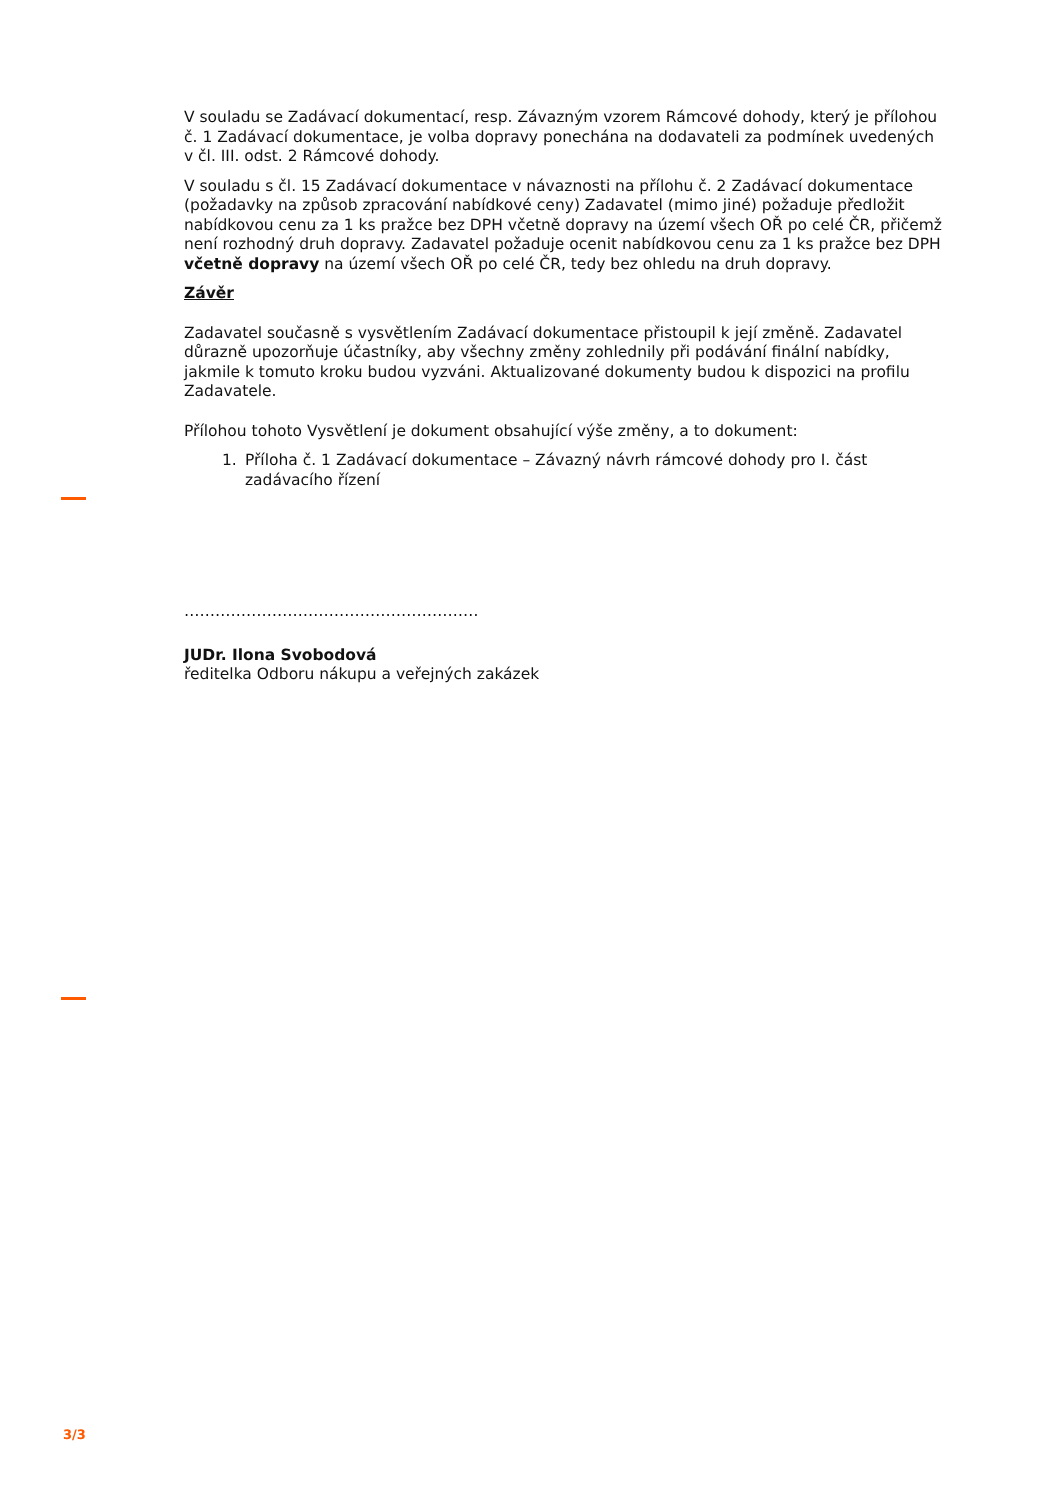V souladu se Zadávací dokumentací, resp. Závazným vzorem Rámcové dohody, který je přílohou č. 1 Zadávací dokumentace, je volba dopravy ponechána na dodavateli za podmínek uvedených v čl. III. odst. 2 Rámcové dohody.
V souladu s čl. 15 Zadávací dokumentace v návaznosti na přílohu č. 2 Zadávací dokumentace (požadavky na způsob zpracování nabídkové ceny) Zadavatel (mimo jiné) požaduje předložit nabídkovou cenu za 1 ks pražce bez DPH včetně dopravy na území všech OŘ po celé ČR, přičemž není rozhodný druh dopravy. Zadavatel požaduje ocenit nabídkovou cenu za 1 ks pražce bez DPH včetně dopravy na území všech OŘ po celé ČR, tedy bez ohledu na druh dopravy.
Závěr
Zadavatel současně s vysvětlením Zadávací dokumentace přistoupil k její změně. Zadavatel důrazně upozorňuje účastníky, aby všechny změny zohlednily při podávání finální nabídky, jakmile k tomuto kroku budou vyzváni. Aktualizované dokumenty budou k dispozici na profilu Zadavatele.
Přílohou tohoto Vysvětlení je dokument obsahující výše změny, a to dokument:
1. Příloha č. 1 Zadávací dokumentace – Závazný návrh rámcové dohody pro I. část zadávacího řízení
…………………………………………………
JUDr. Ilona Svobodová
ředitelka Odboru nákupu a veřejných zakázek
3/3